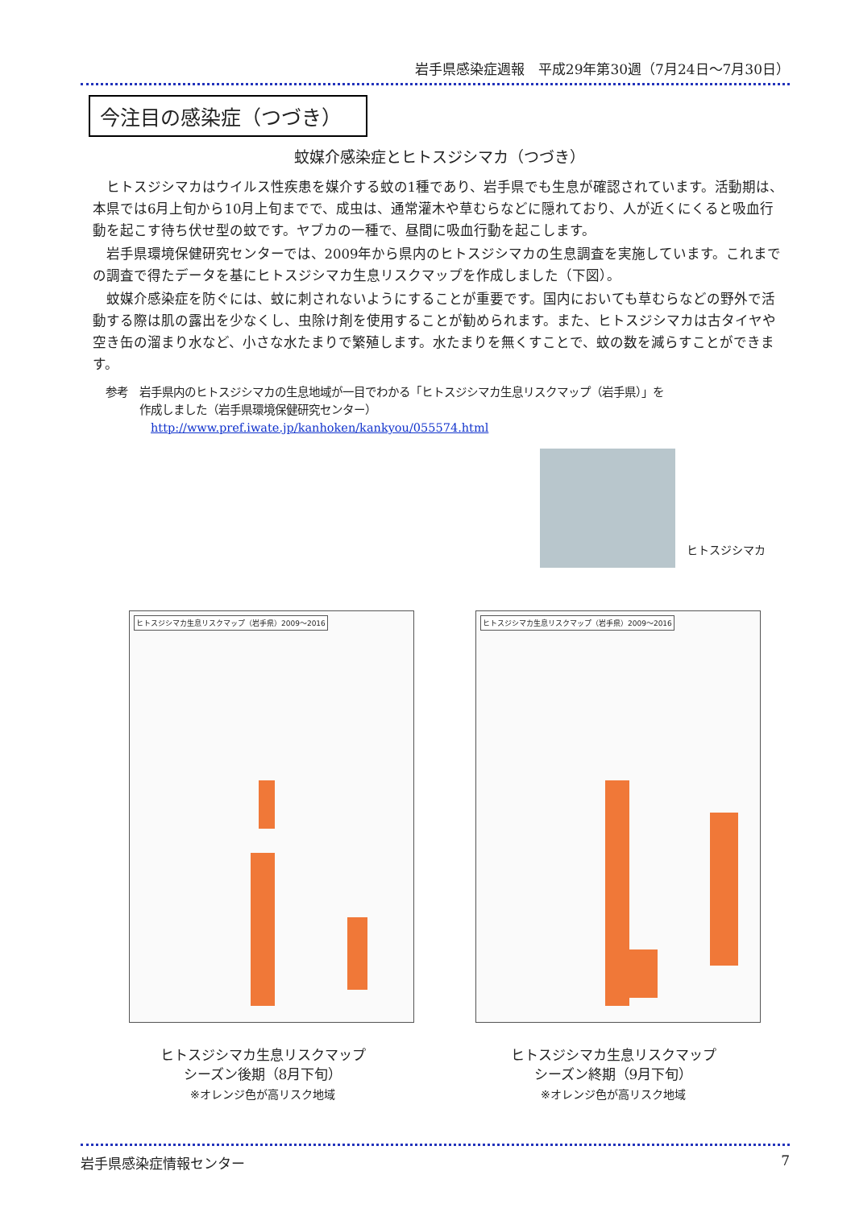岩手県感染症週報　平成29年第30週（7月24日～7月30日）
今注目の感染症（つづき）
蚊媒介感染症とヒトスジシマカ（つづき）
ヒトスジシマカはウイルス性疾患を媒介する蚊の1種であり、岩手県でも生息が確認されています。活動期は、本県では6月上旬から10月上旬までで、成虫は、通常灌木や草むらなどに隠れており、人が近くにくると吸血行動を起こす待ち伏せ型の蚊です。ヤブカの一種で、昼間に吸血行動を起こします。
岩手県環境保健研究センターでは、2009年から県内のヒトスジシマカの生息調査を実施しています。これまでの調査で得たデータを基にヒトスジシマカ生息リスクマップを作成しました（下図）。
蚊媒介感染症を防ぐには、蚊に刺されないようにすることが重要です。国内においても草むらなどの野外で活動する際は肌の露出を少なくし、虫除け剤を使用することが勧められます。また、ヒトスジシマカは古タイヤや空き缶の溜まり水など、小さな水たまりで繁殖します。水たまりを無くすことで、蚊の数を減らすことができます。
参考　岩手県内のヒトスジシマカの生息地域が一目でわかる「ヒトスジシマカ生息リスクマップ（岩手県）」を
　　　作成しました（岩手県環境保健研究センター）
　　　　http://www.pref.iwate.jp/kanhoken/kankyou/055574.html
ヒトスジシマカ
ヒトスジシマカ生息リスクマップ（岩手県）2009～2016
ヒトスジシマカ生息リスクマップ（岩手県）2009～2016
ヒトスジシマカ生息リスクマップ
シーズン後期（8月下旬）
※オレンジ色が高リスク地域
ヒトスジシマカ生息リスクマップ
シーズン終期（9月下旬）
※オレンジ色が高リスク地域
岩手県感染症情報センター 7